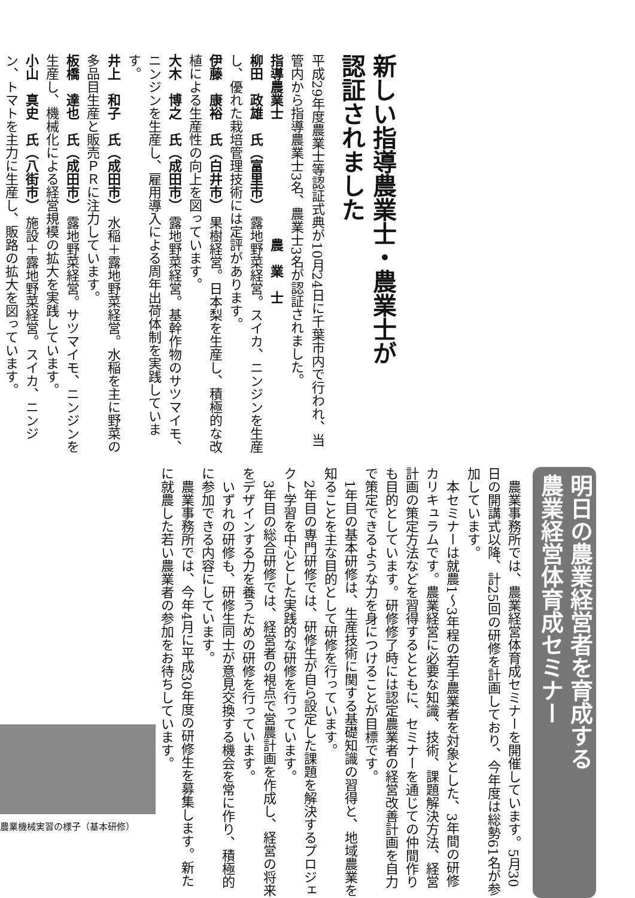新しい指導農業士・農業士が
認証されました
平成29年度農業士等認証式典が10月24日に千葉市内で行われ、当管内から指導農業士3名、農業士3名が認証されました。
指導農業士　　　　　　　　　農　業　士
柳田　政雄　氏（富里市） 露地野菜経営。スイカ、ニンジンを生産し、優れた栽培管理技術には定評があります。
伊藤　康裕　氏（白井市） 果樹経営。日本梨を生産し、積極的な改植による生産性の向上を図っています。
大木　博之　氏（成田市） 露地野菜経営。基幹作物のサツマイモ、ニンジンを生産し、雇用導入による周年出荷体制を実践しています。
井上　和子　氏（成田市） 水稲＋露地野菜経営。水稲を主に野菜の多品目生産と販売ＰＲに注力しています。
板橋　達也　氏（成田市） 露地野菜経営。サツマイモ、ニンジンを生産し、機械化による経営規模の拡大を実践しています。
小山　真史　氏（八街市） 施設＋露地野菜経営。スイカ、ニンジン、トマトを主力に生産し、販路の拡大を図っています。
明日の農業経営者を育成する
農業経営体育成セミナー
　農業事務所では、農業経営体育成セミナーを開催しています。5月30日の開講式以降、計25回の研修を計画しており、今年度は総勢61名が参加しています。
　本セミナーは就農1～3年程の若手農業者を対象とした、3年間の研修カリキュラムです。農業経営に必要な知識、技術、課題解決方法、経営計画の策定方法などを習得するとともに、セミナーを通じての仲間作りも目的としています。研修修了時には認定農業者の経営改善計画を自力で策定できるような力を身につけることが目標です。
　1年目の基本研修は、生産技術に関する基礎知識の習得と、地域農業を知ることを主な目的として研修を行っています。
　2年目の専門研修では、研修生が自ら設定した課題を解決するプロジェクト学習を中心とした実践的な研修を行っています。
　3年目の総合研修では、経営者の視点で営農計画を作成し、経営の将来をデザインする力を養うための研修を行っています。
　いずれの研修も、研修生同士が意見交換する機会を常に作り、積極的に参加できる内容にしています。
　農業事務所では、今年4月に平成30年度の研修生を募集します。新たに就農した若い農業者の参加をお待ちしています。
農業機械実習の様子（基本研修）